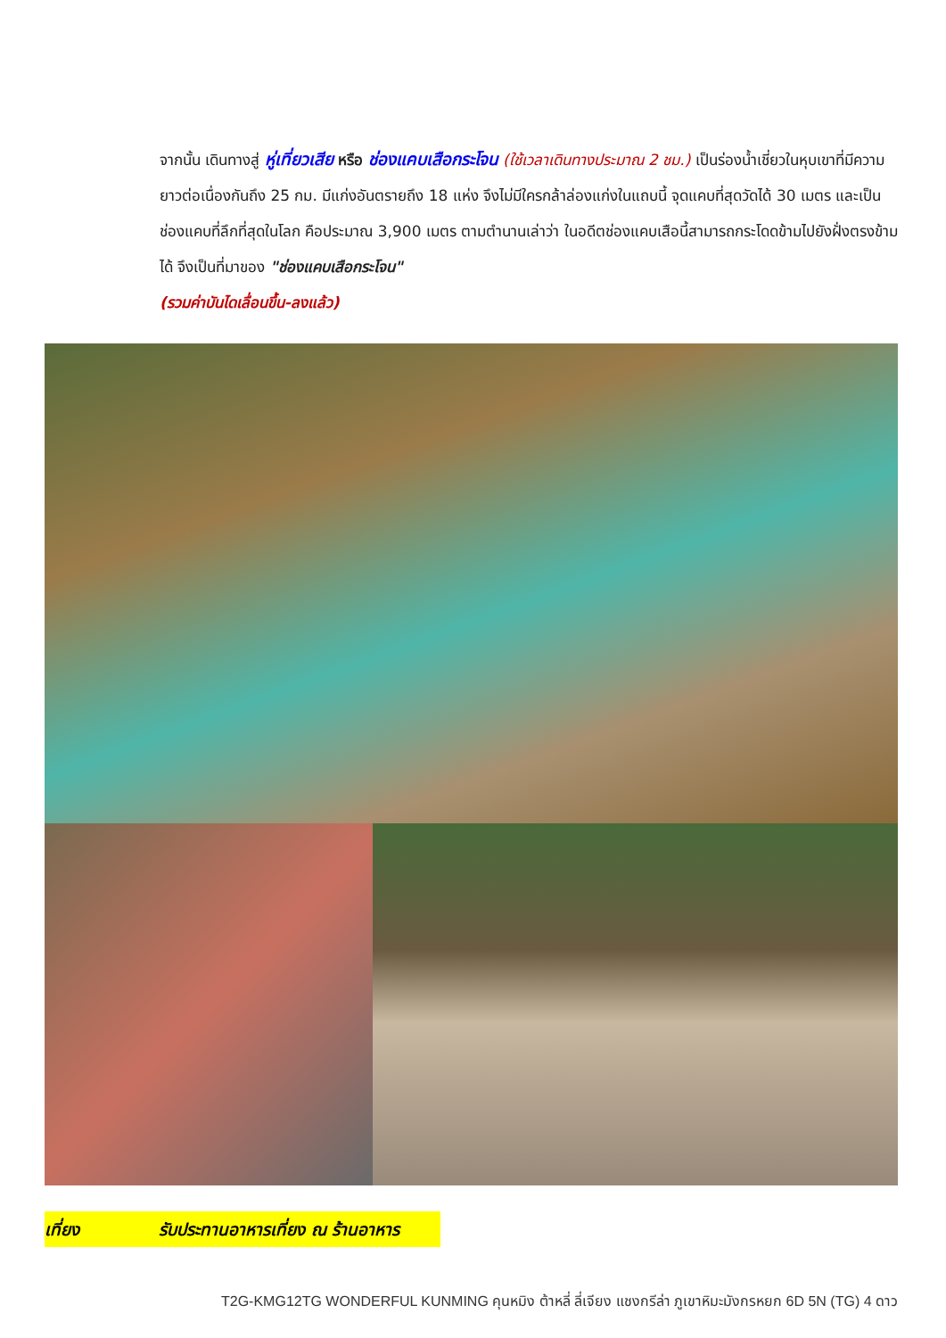จากนั้น เดินทางสู่ หู่เที่ยวเสีย หรือ ช่องแคบเสือกระโจน (ใช้เวลาเดินทางประมาณ 2 ชม.) เป็นร่องน้ำเชี่ยวในหุบเขาที่มีความยาวต่อเนื่องกันถึง 25 กม. มีแก่งอันตรายถึง 18 แห่ง จึงไม่มีใครกล้าล่องแก่งในแถบนี้ จุดแคบที่สุดวัดได้ 30 เมตร และเป็นช่องแคบที่ลึกที่สุดในโลก คือประมาณ 3,900 เมตร ตามตำนานเล่าว่า ในอดีตช่องแคบเสือนี้สามารถกระโดดข้ามไปยังฝั่งตรงข้ามได้ จึงเป็นที่มาของ "ช่องแคบเสือกระโจน"
(รวมค่าบันไดเลื่อนขึ้น-ลงแล้ว)
เที่ยง รับประทานอาหารเที่ยง ณ ร้านอาหาร
T2G-KMG12TG WONDERFUL KUNMING คุนหมิง ต้าหลี่ ลี่เจียง แชงกรีล่า ภูเขาหิมะมังกรหยก 6D 5N (TG) 4 ดาว